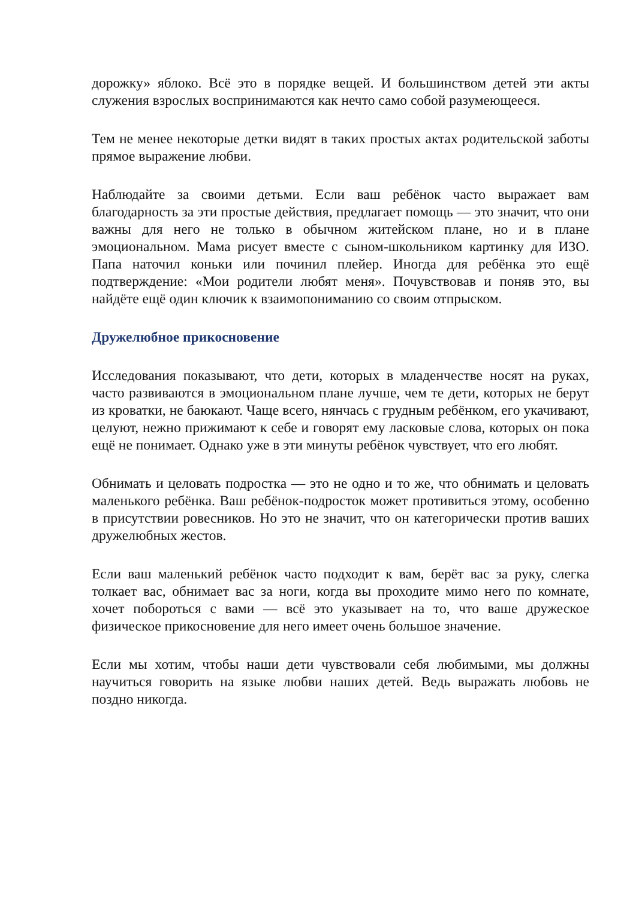дорожку» яблоко. Всё это в порядке вещей. И большинством детей эти акты служения взрослых воспринимаются как нечто само собой разумеющееся.
Тем не менее некоторые детки видят в таких простых актах родительской заботы прямое выражение любви.
Наблюдайте за своими детьми. Если ваш ребёнок часто выражает вам благодарность за эти простые действия, предлагает помощь — это значит, что они важны для него не только в обычном житейском плане, но и в плане эмоциональном. Мама рисует вместе с сыном-школьником картинку для ИЗО. Папа наточил коньки или починил плейер. Иногда для ребёнка это ещё подтверждение: «Мои родители любят меня». Почувствовав и поняв это, вы найдёте ещё один ключик к взаимопониманию со своим отпрыском.
Дружелюбное прикосновение
Исследования показывают, что дети, которых в младенчестве носят на руках, часто развиваются в эмоциональном плане лучше, чем те дети, которых не берут из кроватки, не баюкают. Чаще всего, нянчась с грудным ребёнком, его укачивают, целуют, нежно прижимают к себе и говорят ему ласковые слова, которых он пока ещё не понимает. Однако уже в эти минуты ребёнок чувствует, что его любят.
Обнимать и целовать подростка — это не одно и то же, что обнимать и целовать маленького ребёнка. Ваш ребёнок-подросток может противиться этому, особенно в присутствии ровесников. Но это не значит, что он категорически против ваших дружелюбных жестов.
Если ваш маленький ребёнок часто подходит к вам, берёт вас за руку, слегка толкает вас, обнимает вас за ноги, когда вы проходите мимо него по комнате, хочет побороться с вами — всё это указывает на то, что ваше дружеское физическое прикосновение для него имеет очень большое значение.
Если мы хотим, чтобы наши дети чувствовали себя любимыми, мы должны научиться говорить на языке любви наших детей. Ведь выражать любовь не поздно никогда.